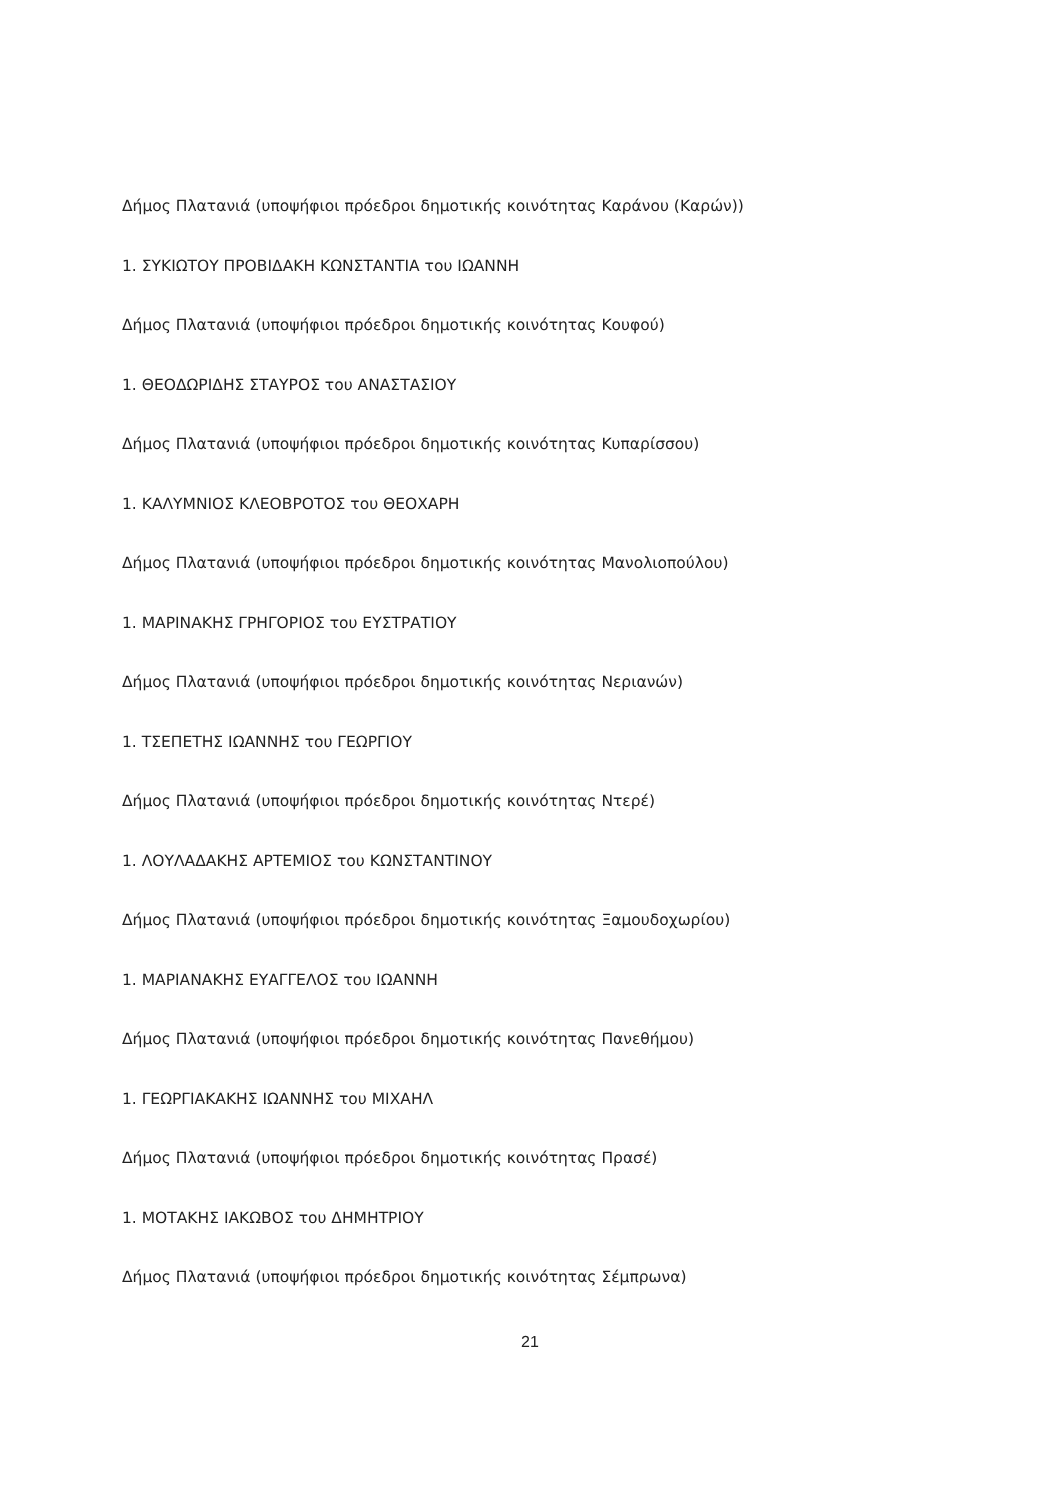Δήμος Πλατανιά (υποψήφιοι πρόεδροι δημοτικής κοινότητας Καράνου (Καρών))
1. ΣΥΚΙΩΤΟΥ ΠΡΟΒΙΔΑΚΗ ΚΩΝΣΤΑΝΤΙΑ του ΙΩΑΝΝΗ
Δήμος Πλατανιά (υποψήφιοι πρόεδροι δημοτικής κοινότητας Κουφού)
1. ΘΕΟΔΩΡΙΔΗΣ ΣΤΑΥΡΟΣ του ΑΝΑΣΤΑΣΙΟΥ
Δήμος Πλατανιά (υποψήφιοι πρόεδροι δημοτικής κοινότητας Κυπαρίσσου)
1. ΚΑΛΥΜΝΙΟΣ ΚΛΕΟΒΡΟΤΟΣ του ΘΕΟΧΑΡΗ
Δήμος Πλατανιά (υποψήφιοι πρόεδροι δημοτικής κοινότητας Μανολιοπούλου)
1. ΜΑΡΙΝΑΚΗΣ ΓΡΗΓΟΡΙΟΣ του ΕΥΣΤΡΑΤΙΟΥ
Δήμος Πλατανιά (υποψήφιοι πρόεδροι δημοτικής κοινότητας Νεριανών)
1. ΤΣΕΠΕΤΗΣ ΙΩΑΝΝΗΣ του ΓΕΩΡΓΙΟΥ
Δήμος Πλατανιά (υποψήφιοι πρόεδροι δημοτικής κοινότητας Ντερέ)
1. ΛΟΥΛΑΔΑΚΗΣ ΑΡΤΕΜΙΟΣ του ΚΩΝΣΤΑΝΤΙΝΟΥ
Δήμος Πλατανιά (υποψήφιοι πρόεδροι δημοτικής κοινότητας Ξαμουδοχωρίου)
1. ΜΑΡΙΑΝΑΚΗΣ ΕΥΑΓΓΕΛΟΣ του ΙΩΑΝΝΗ
Δήμος Πλατανιά (υποψήφιοι πρόεδροι δημοτικής κοινότητας Πανεθήμου)
1. ΓΕΩΡΓΙΑΚΑΚΗΣ ΙΩΑΝΝΗΣ του ΜΙΧΑΗΛ
Δήμος Πλατανιά (υποψήφιοι πρόεδροι δημοτικής κοινότητας Πρασέ)
1. ΜΟΤΑΚΗΣ ΙΑΚΩΒΟΣ του ΔΗΜΗΤΡΙΟΥ
Δήμος Πλατανιά (υποψήφιοι πρόεδροι δημοτικής κοινότητας Σέμπρωνα)
21